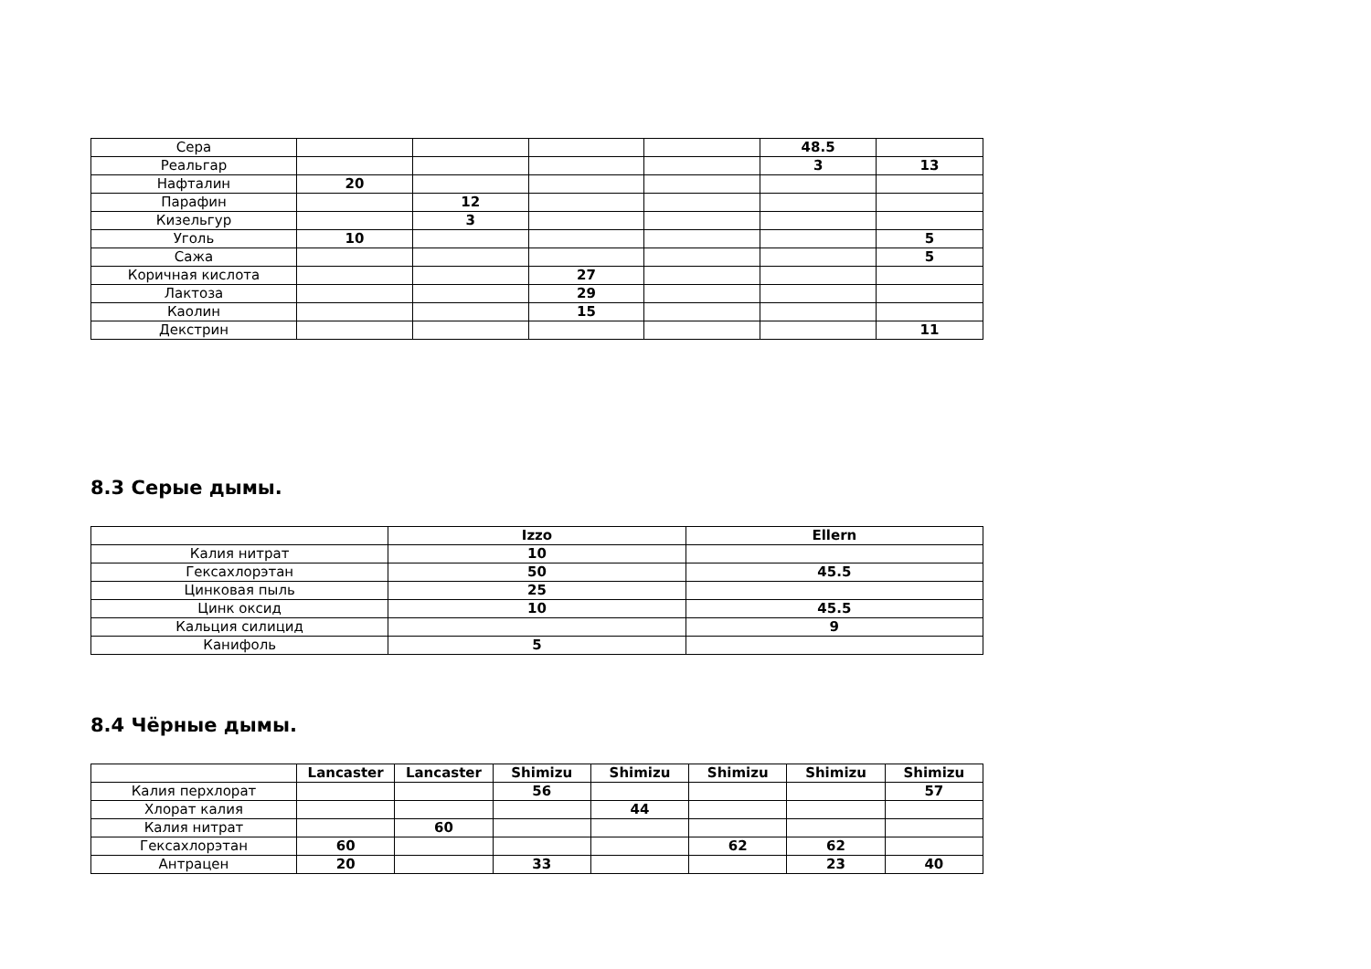| Сера | | | | | 48.5 | |
| Реальгар | | | | | 3 | 13 |
| Нафталин | 20 | | | | | |
| Парафин | | 12 | | | | |
| Кизельгур | | 3 | | | | |
| Уголь | 10 | | | | | 5 |
| Сажа | | | | | | 5 |
| Коричная кислота | | | 27 | | | |
| Лактоза | | | 29 | | | |
| Каолин | | | 15 | | | |
| Декстрин | | | | | | 11 |
8.3 Серые дымы.
| | Izzo | Ellern |
| --- | --- | --- |
| Калия нитрат | 10 | |
| Гексахлорэтан | 50 | 45.5 |
| Цинковая пыль | 25 | |
| Цинк оксид | 10 | 45.5 |
| Кальция силицид | | 9 |
| Канифоль | 5 | |
8.4 Чёрные дымы.
| | Lancaster | Lancaster | Shimizu | Shimizu | Shimizu | Shimizu | Shimizu |
| --- | --- | --- | --- | --- | --- | --- | --- |
| Калия перхлорат | | | 56 | | | | 57 |
| Хлорат калия | | | | 44 | | | |
| Калия нитрат | | 60 | | | | | |
| Гексахлорэтан | 60 | | | | 62 | 62 | |
| Антрацен | 20 | | 33 | | | 23 | 40 |